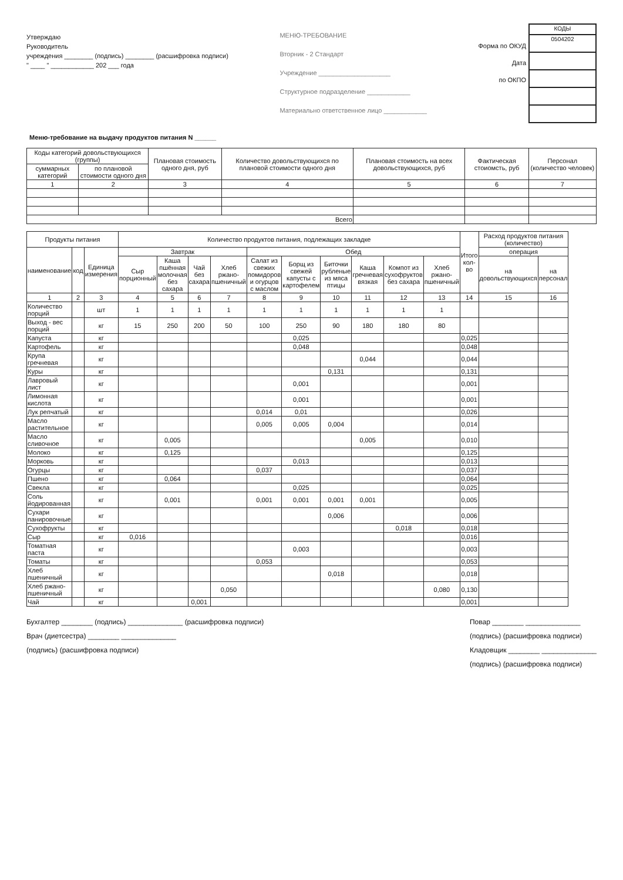Утверждаю
Руководитель
учреждения ________ (подпись) ________ (расшифровка подписи)
" ____ " ____________ 202 ___ года
МЕНЮ-ТРЕБОВАНИЕ
Вторник - 2 Стандарт
Учреждение ____________________
Структурное подразделение ____________
Материально ответственное лицо ____________
Форма по ОКУД
Дата
по ОКПО
| КОДЫ |
| 0504202 |
Меню-требование на выдачу продуктов питания N ______
| Коды категорий довольствующихся (группы) | | Плановая стоимость одного дня, руб | Количество довольствующихся по плановой стоимости одного дня | Плановая стоимость на всех довольствующихся, руб | Фактическая стоиомсть, руб | Персонал (количество человек) |
| --- | --- | --- | --- | --- | --- | --- |
| суммарных категорий | по плановой стоимости одного дня | | | | | |
| 1 | 2 | 3 | 4 | 5 | 6 | 7 |
| Всего | | | | | | |
| Продукты питания | | | Количество продуктов питания, подлежащих закладке | | | | | | | | | | Итого кол-во | Расход продуктов питания (количество) | |
| --- | --- | --- | --- | --- | --- | --- | --- | --- | --- | --- | --- | --- | --- | --- | --- |
| наименование | код | Единица измерения | Завтрак | | | | Обед | | | | | | | операция | |
| | | | Сыр порционный | Каша пшённая молочная без сахара | Чай без сахара | Хлеб ржано-пшеничный | Салат из свежих помидоров и огурцов с маслом | Борщ из свежей капусты с картофелем | Биточки рубленые из мяса птицы | Каша гречневая вязкая | Компот из сухофруктов без сахара | Хлеб ржано-пшеничный | | на довольствующихся | на персонал |
| 1 | 2 | 3 | 4 | 5 | 6 | 7 | 8 | 9 | 10 | 11 | 12 | 13 | 14 | 15 | 16 |
| Количество порций | | шт | 1 | 1 | 1 | 1 | 1 | 1 | 1 | 1 | 1 | 1 | | | |
| Выход - вес порций | | кг | 15 | 250 | 200 | 50 | 100 | 250 | 90 | 180 | 180 | 80 | | | |
| Капуста | | кг | | | | | | 0,025 | | | | | 0,025 | | |
| Картофель | | кг | | | | | | 0,048 | | | | | 0,048 | | |
| Крупа гречневая | | кг | | | | | | | | 0,044 | | | 0,044 | | |
| Куры | | кг | | | | | | | 0,131 | | | | 0,131 | | |
| Лавровый лист | | кг | | | | | | 0,001 | | | | | 0,001 | | |
| Лимонная кислота | | кг | | | | | | 0,001 | | | | | 0,001 | | |
| Лук репчатый | | кг | | | | | 0,014 | 0,01 | | | | | 0,026 | | |
| Масло растительное | | кг | | | | | 0,005 | 0,005 | 0,004 | | | | 0,014 | | |
| Масло сливочное | | кг | | 0,005 | | | | | | 0,005 | | | 0,010 | | |
| Молоко | | кг | | 0,125 | | | | | | | | | 0,125 | | |
| Морковь | | кг | | | | | | 0,013 | | | | | 0,013 | | |
| Огурцы | | кг | | | | | 0,037 | | | | | | 0,037 | | |
| Пшено | | кг | | 0,064 | | | | | | | | | 0,064 | | |
| Свекла | | кг | | | | | | 0,025 | | | | | 0,025 | | |
| Соль йодированная | | кг | | 0,001 | | | 0,001 | 0,001 | 0,001 | 0,001 | | | 0,005 | | |
| Сухари панировочные | | кг | | | | | | | 0,006 | | | | 0,006 | | |
| Сухофрукты | | кг | | | | | | | | | 0,018 | | 0,018 | | |
| Сыр | | кг | 0,016 | | | | | | | | | | 0,016 | | |
| Томатная паста | | кг | | | | | | 0,003 | | | | | 0,003 | | |
| Томаты | | кг | | | | | 0,053 | | | | | | 0,053 | | |
| Хлеб пшеничный | | кг | | | | | | | 0,018 | | | | 0,018 | | |
| Хлеб ржано-пшеничный | | кг | | | | 0,050 | | | | | | 0,080 | 0,130 | | |
| Чай | | кг | | | 0,001 | | | | | | | | 0,001 | | |
Бухгалтер ________ (подпись) ______________ (расшифровка подписи)
Врач (диетсестра) ________ ______________
(подпись) (расшифровка подписи)
Повар ________ ______________
(подпись) (расшифровка подписи)
Кладовщик ________ ______________
(подпись) (расшифровка подписи)